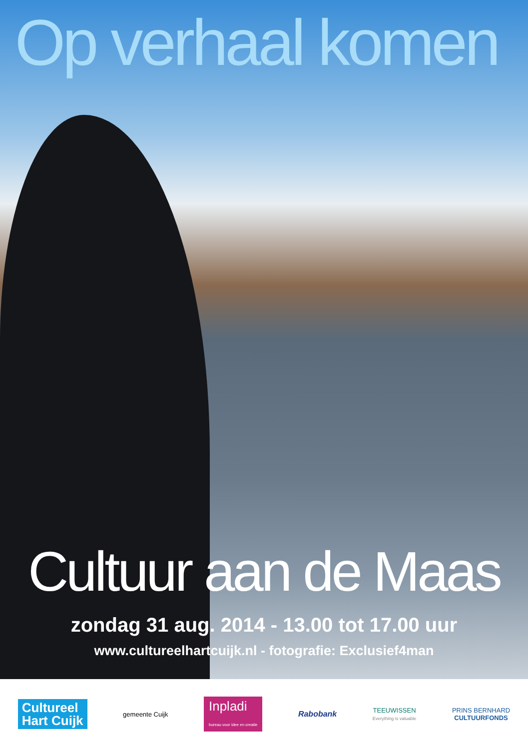Op verhaal komen
Cultuur aan de Maas
zondag 31 aug. 2014 - 13.00 tot 17.00 uur
www.cultureelhartcuijk.nl - fotografie: Exclusief4man
Cultureel
Hart Cuijk
gemeente Cuijk
Inpladi
bureau voor idee en creatie
Rabobank
TEEUWISSEN
Everything is valuable
PRINS BERNHARD
CULTUURFONDS